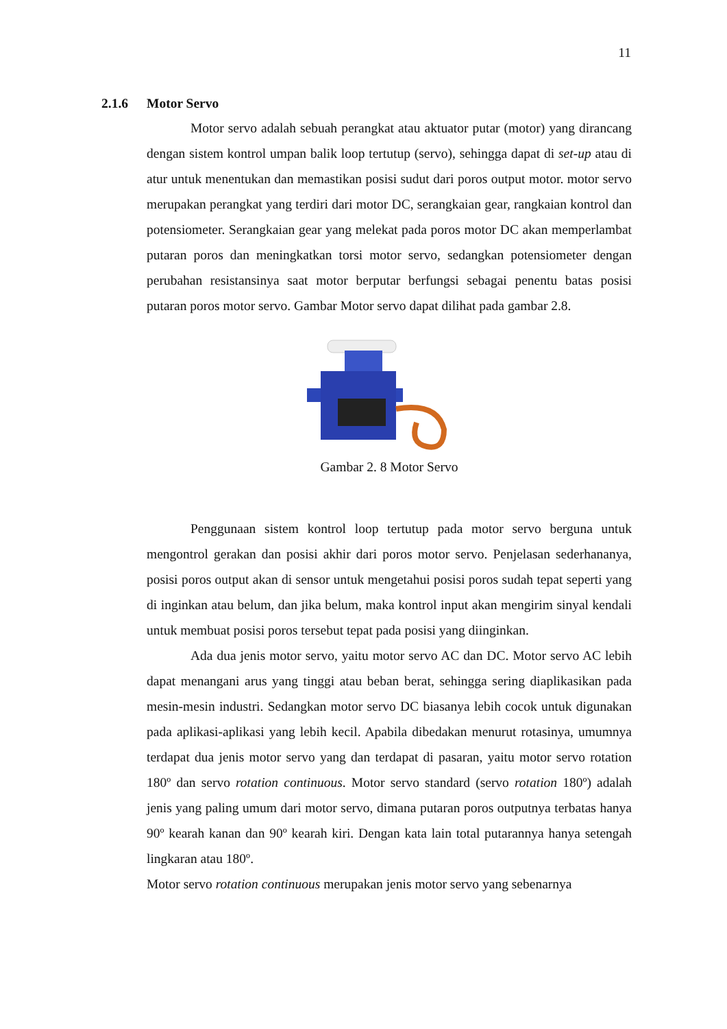11
2.1.6 Motor Servo
Motor servo adalah sebuah perangkat atau aktuator putar (motor) yang dirancang dengan sistem kontrol umpan balik loop tertutup (servo), sehingga dapat di set-up atau di atur untuk menentukan dan memastikan posisi sudut dari poros output motor. motor servo merupakan perangkat yang terdiri dari motor DC, serangkaian gear, rangkaian kontrol dan potensiometer. Serangkaian gear yang melekat pada poros motor DC akan memperlambat putaran poros dan meningkatkan torsi motor servo, sedangkan potensiometer dengan perubahan resistansinya saat motor berputar berfungsi sebagai penentu batas posisi putaran poros motor servo. Gambar Motor servo dapat dilihat pada gambar 2.8.
Gambar 2. 8 Motor Servo
Penggunaan sistem kontrol loop tertutup pada motor servo berguna untuk mengontrol gerakan dan posisi akhir dari poros motor servo. Penjelasan sederhananya, posisi poros output akan di sensor untuk mengetahui posisi poros sudah tepat seperti yang di inginkan atau belum, dan jika belum, maka kontrol input akan mengirim sinyal kendali untuk membuat posisi poros tersebut tepat pada posisi yang diinginkan.
Ada dua jenis motor servo, yaitu motor servo AC dan DC. Motor servo AC lebih dapat menangani arus yang tinggi atau beban berat, sehingga sering diaplikasikan pada mesin-mesin industri. Sedangkan motor servo DC biasanya lebih cocok untuk digunakan pada aplikasi-aplikasi yang lebih kecil. Apabila dibedakan menurut rotasinya, umumnya terdapat dua jenis motor servo yang dan terdapat di pasaran, yaitu motor servo rotation 180º dan servo rotation continuous. Motor servo standard (servo rotation 180º) adalah jenis yang paling umum dari motor servo, dimana putaran poros outputnya terbatas hanya 90º kearah kanan dan 90º kearah kiri. Dengan kata lain total putarannya hanya setengah lingkaran atau 180º.
Motor servo rotation continuous merupakan jenis motor servo yang sebenarnya